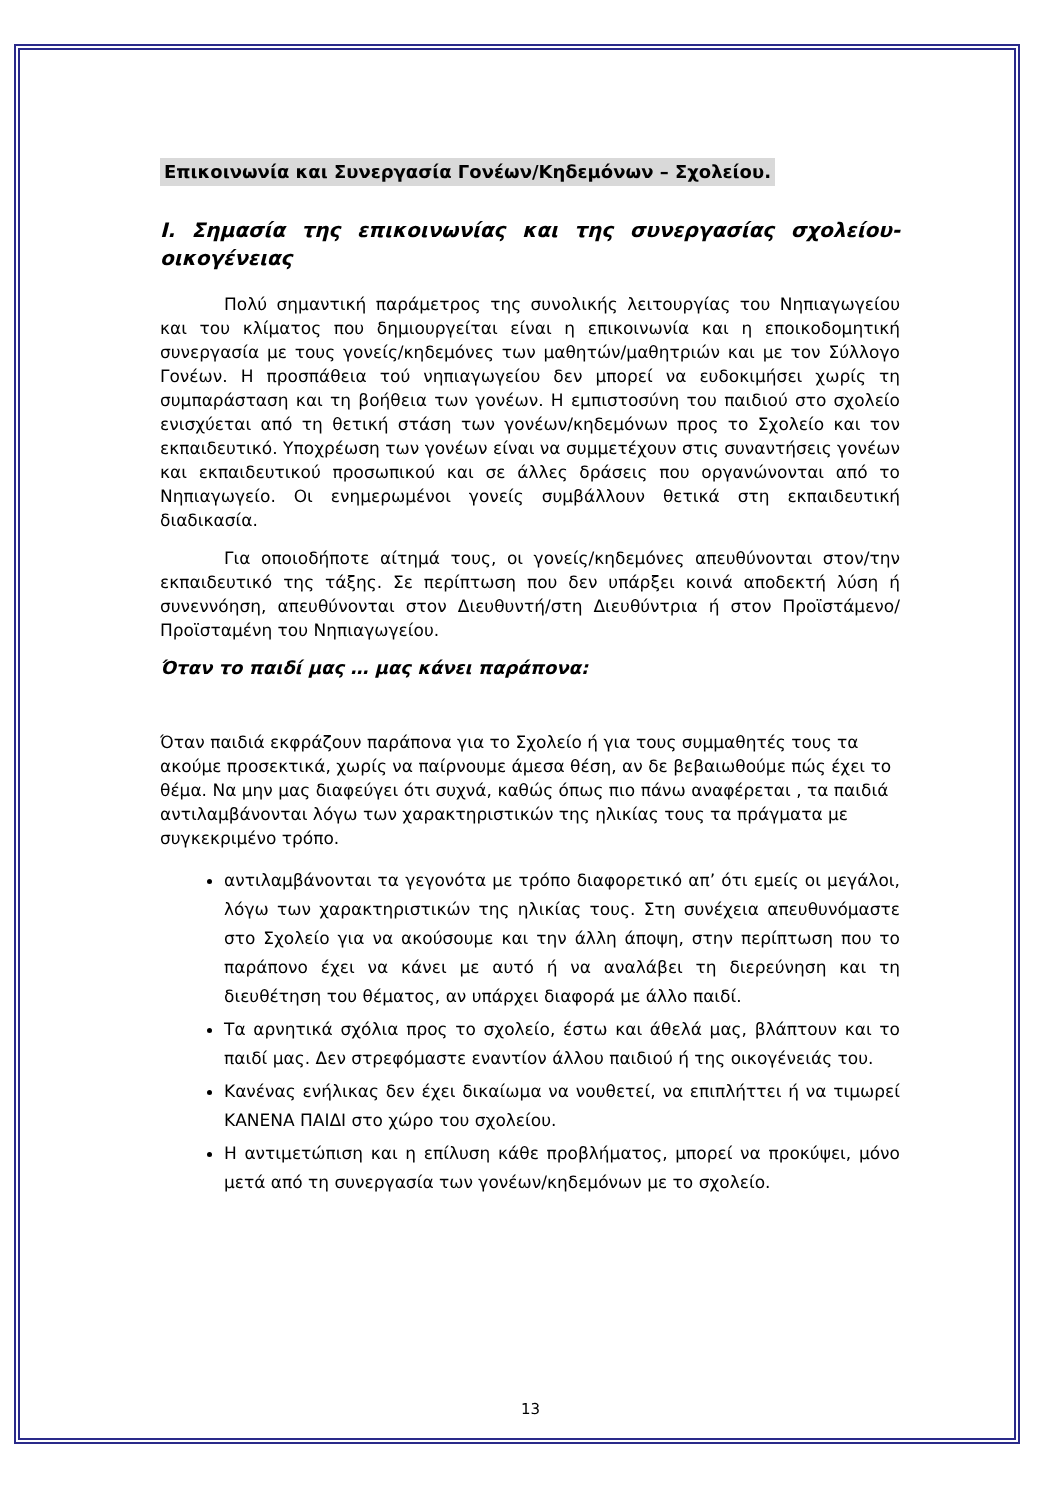Επικοινωνία και Συνεργασία Γονέων/Κηδεμόνων – Σχολείου.
I. Σημασία της επικοινωνίας και της συνεργασίας σχολείου-οικογένειας
Πολύ σημαντική παράμετρος της συνολικής λειτουργίας του Νηπιαγωγείου και του κλίματος που δημιουργείται είναι η επικοινωνία και η εποικοδομητική συνεργασία με τους γονείς/κηδεμόνες των μαθητών/μαθητριών και με τον Σύλλογο Γονέων. Η προσπάθεια τού νηπιαγωγείου δεν μπορεί να ευδοκιμήσει χωρίς τη συμπαράσταση και τη βοήθεια των γονέων. Η εμπιστοσύνη του παιδιού στο σχολείο ενισχύεται από τη θετική στάση των γονέων/κηδεμόνων προς το Σχολείο και τον εκπαιδευτικό. Υποχρέωση των γονέων είναι να συμμετέχουν στις συναντήσεις γονέων και εκπαιδευτικού προσωπικού και σε άλλες δράσεις που οργανώνονται από το Νηπιαγωγείο. Οι ενημερωμένοι γονείς συμβάλλουν θετικά στη εκπαιδευτική διαδικασία.
Για οποιοδήποτε αίτημά τους, οι γονείς/κηδεμόνες απευθύνονται στον/την εκπαιδευτικό της τάξης. Σε περίπτωση που δεν υπάρξει κοινά αποδεκτή λύση ή συνεννόηση, απευθύνονται στον Διευθυντή/στη Διευθύντρια ή στον Προϊστάμενο/Προϊσταμένη του Νηπιαγωγείου.
Όταν το παιδί μας … μας κάνει παράπονα:
Όταν παιδιά εκφράζουν παράπονα για το Σχολείο ή για τους συμμαθητές τους τα ακούμε προσεκτικά, χωρίς να παίρνουμε άμεσα θέση, αν δε βεβαιωθούμε πώς έχει το θέμα. Να μην μας διαφεύγει ότι συχνά, καθώς όπως πιο πάνω αναφέρεται , τα παιδιά αντιλαμβάνονται λόγω των χαρακτηριστικών της ηλικίας τους τα πράγματα με συγκεκριμένο τρόπο.
αντιλαμβάνονται τα γεγονότα με τρόπο διαφορετικό απ’ ότι εμείς οι μεγάλοι, λόγω των χαρακτηριστικών της ηλικίας τους. Στη συνέχεια απευθυνόμαστε στο Σχολείο για να ακούσουμε και την άλλη άποψη, στην περίπτωση που το παράπονο έχει να κάνει με αυτό ή να αναλάβει τη διερεύνηση και τη διευθέτηση του θέματος, αν υπάρχει διαφορά με άλλο παιδί.
Τα αρνητικά σχόλια προς το σχολείο, έστω και άθελά μας, βλάπτουν και το παιδί μας. Δεν στρεφόμαστε εναντίον άλλου παιδιού ή της οικογένειάς του.
Κανένας ενήλικας δεν έχει δικαίωμα να νουθετεί, να επιπλήττει ή να τιμωρεί ΚΑΝΕΝΑ ΠΑΙΔΙ στο χώρο του σχολείου.
Η αντιμετώπιση και η επίλυση κάθε προβλήματος, μπορεί να προκύψει, μόνο μετά από τη συνεργασία των γονέων/κηδεμόνων με το σχολείο.
13